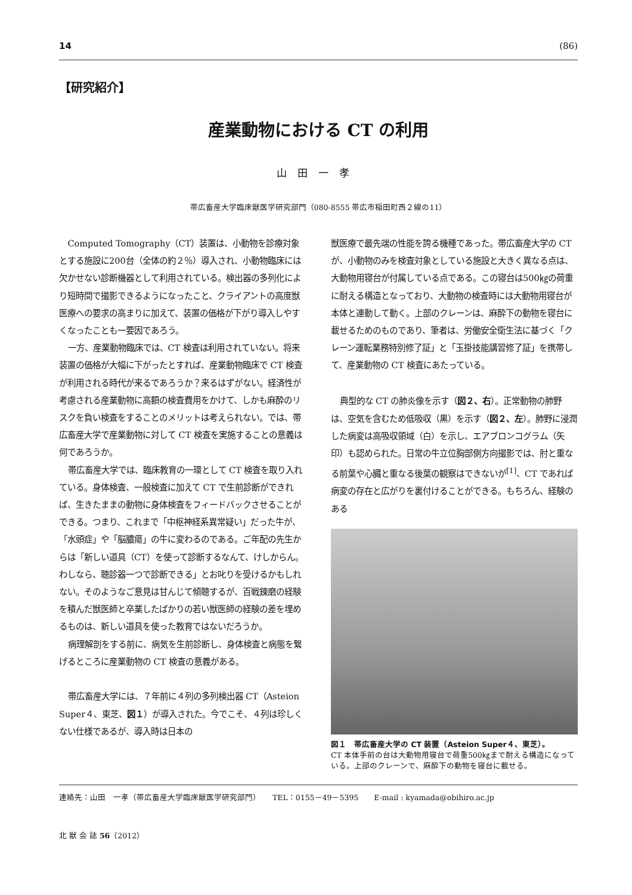14 (86)
【研究紹介】
産業動物における CT の利用
山田一孝
帯広畜産大学臨床獣医学研究部門（080-8555 帯広市稲田町西２線の11）
Computed Tomography（CT）装置は、小動物を診療対象とする施設に200台（全体の約２％）導入され、小動物臨床には欠かせない診断機器として利用されている。検出器の多列化により短時間で撮影できるようになったこと、クライアントの高度獣医療への要求の高まりに加えて、装置の価格が下がり導入しやすくなったことも一要因であろう。
一方、産業動物臨床では、CT 検査は利用されていない。将来装置の価格が大幅に下がったとすれば、産業動物臨床で CT 検査が利用される時代が来るであろうか？来るはずがない。経済性が考慮される産業動物に高額の検査費用をかけて、しかも麻酔のリスクを負い検査をすることのメリットは考えられない。では、帯広畜産大学で産業動物に対して CT 検査を実施することの意義は何であろうか。
帯広畜産大学では、臨床教育の一環として CT 検査を取り入れている。身体検査、一般検査に加えて CT で生前診断ができれば、生きたままの動物に身体検査をフィードバックさせることができる。つまり、これまで「中枢神経系異常疑い」だった牛が、「水頭症」や「脳膿瘍」の牛に変わるのである。ご年配の先生からは「新しい道具（CT）を使って診断するなんて、けしからん。わしなら、聴診器一つで診断できる」とお叱りを受けるかもしれない。そのようなご意見は甘んじて傾聴するが、百戦錬磨の経験を積んだ獣医師と卒業したばかりの若い獣医師の経験の差を埋めるものは、新しい道具を使った教育ではないだろうか。
病理解剖をする前に、病気を生前診断し、身体検査と病態を繋げるところに産業動物の CT 検査の意義がある。
帯広畜産大学には、７年前に４列の多列検出器 CT（Asteion Super４、東芝、図１）が導入された。今でこそ、４列は珍しくない仕様であるが、導入時は日本の
獣医療で最先端の性能を誇る機種であった。帯広畜産大学の CT が、小動物のみを検査対象としている施設と大きく異なる点は、大動物用寝台が付属している点である。この寝台は500㎏の荷重に耐える構造となっており、大動物の検査時には大動物用寝台が本体と連動して動く。上部のクレーンは、麻酔下の動物を寝台に載せるためのものであり、筆者は、労働安全衛生法に基づく「クレーン運転業務特別修了証」と「玉掛技能講習修了証」を携帯して、産業動物の CT 検査にあたっている。
典型的な CT の肺炎像を示す（図２、右）。正常動物の肺野は、空気を含むため低吸収（黒）を示す（図２、左）。肺野に浸潤した病変は高吸収領域（白）を示し、エアブロンコグラム（矢印）も認められた。日常の牛立位胸部側方向撮影では、肘と重なる前葉や心臓と重なる後葉の観察はできないが<sup>[1]</sup>、CT であれば病変の存在と広がりを裏付けることができる。もちろん、経験のある
図１　帯広畜産大学の CT 装置（Asteion Super４、東芝）。
CT 本体手前の台は大動物用寝台で荷重500㎏まで耐える構造になっている。上部のクレーンで、麻酔下の動物を寝台に載せる。
連絡先：山田　一孝（帯広畜産大学臨床獣医学研究部門）　　TEL：0155－49－5395　　E-mail : kyamada@obihiro.ac.jp
北 獣 会 誌 56（2012）